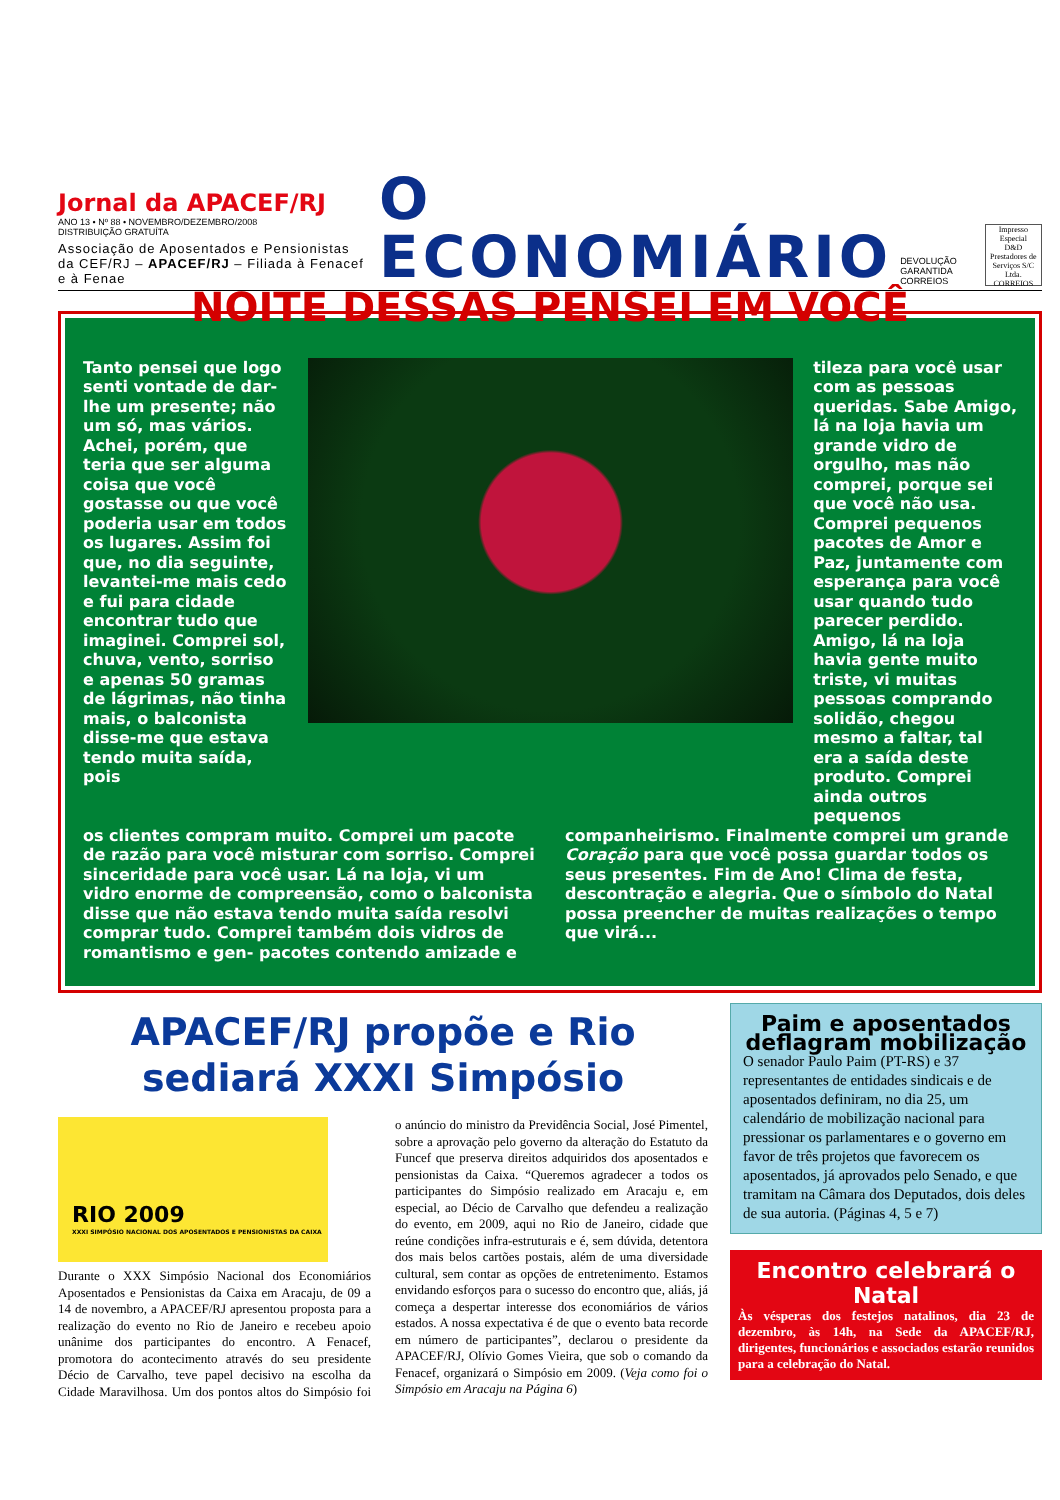Jornal da APACEF/RJ
ANO 13 • Nº 88 • NOVEMBRO/DEZEMBRO/2008
DISTRIBUIÇÃO GRATUÍTA
Associação de Aposentados e Pensionistas da CEF/RJ – APACEF/RJ – Filiada à Fenacef e à Fenae
O ECONOMIÁRIO
DEVOLUÇÃO GARANTIDA CORREIOS
Impresso Especial
D&D Prestadores de Serviços S/C Ltda.
CORREIOS
NOITE DESSAS PENSEI EM VOCÊ
Tanto pensei que logo senti vontade de dar-lhe um presente; não um só, mas vários. Achei, porém, que teria que ser alguma coisa que você gostasse ou que você poderia usar em todos os lugares. Assim foi que, no dia seguinte, levantei-me mais cedo e fui para cidade encontrar tudo que imaginei. Comprei sol, chuva, vento, sorriso e apenas 50 gramas de lágrimas, não tinha mais, o balconista disse-me que estava tendo muita saída, pois
tileza para você usar com as pessoas queridas. Sabe Amigo, lá na loja havia um grande vidro de orgulho, mas não comprei, porque sei que você não usa. Comprei pequenos pacotes de Amor e Paz, juntamente com esperança para você usar quando tudo parecer perdido. Amigo, lá na loja havia gente muito triste, vi muitas pessoas comprando solidão, chegou mesmo a faltar, tal era a saída deste produto. Comprei ainda outros pequenos
os clientes compram muito. Comprei um pacote de razão para você misturar com sorriso. Comprei sinceridade para você usar. Lá na loja, vi um vidro enorme de compreensão, como o balconista disse que não estava tendo muita saída resolvi comprar tudo. Comprei também dois vidros de romantismo e gen- pacotes contendo amizade e companheirismo. Finalmente comprei um grande Coração para que você possa guardar todos os seus presentes. Fim de Ano! Clima de festa, descontração e alegria. Que o símbolo do Natal possa preencher de muitas realizações o tempo que virá...
APACEF/RJ propõe e Rio sediará XXXI Simpósio
RIO 2009
XXXI SIMPÓSIO NACIONAL DOS APOSENTADOS E PENSIONISTAS DA CAIXA
Durante o XXX Simpósio Nacional dos Economiários Aposentados e Pensionistas da Caixa em Aracaju, de 09 a 14 de novembro, a APACEF/RJ apresentou proposta para a realização do evento no Rio de Janeiro e recebeu apoio unânime dos participantes do encontro. A Fenacef, promotora do acontecimento através do seu presidente Décio de Carvalho, teve papel decisivo na escolha da Cidade Maravilhosa. Um dos pontos altos do Simpósio foi o anúncio do ministro da Previdência Social, José Pimentel, sobre a aprovação pelo governo da alteração do Estatuto da Funcef que preserva direitos adquiridos dos aposentados e pensionistas da Caixa. “Queremos agradecer a todos os participantes do Simpósio realizado em Aracaju e, em especial, ao Décio de Carvalho que defendeu a realização do evento, em 2009, aqui no Rio de Janeiro, cidade que reúne condições infra-estruturais e é, sem dúvida, detentora dos mais belos cartões postais, além de uma diversidade cultural, sem contar as opções de entretenimento. Estamos envidando esforços para o sucesso do encontro que, aliás, já começa a despertar interesse dos economiários de vários estados. A nossa expectativa é de que o evento bata recorde em número de participantes”, declarou o presidente da APACEF/RJ, Olívio Gomes Vieira, que sob o comando da Fenacef, organizará o Simpósio em 2009. (Veja como foi o Simpósio em Aracaju na Página 6)
Paim e aposentados deflagram mobilização
O senador Paulo Paim (PT-RS) e 37 representantes de entidades sindicais e de aposentados definiram, no dia 25, um calendário de mobilização nacional para pressionar os parlamentares e o governo em favor de três projetos que favorecem os aposentados, já aprovados pelo Senado, e que tramitam na Câmara dos Deputados, dois deles de sua autoria. (Páginas 4, 5 e 7)
Encontro celebrará o Natal
Às vésperas dos festejos natalinos, dia 23 de dezembro, às 14h, na Sede da APACEF/RJ, dirigentes, funcionários e associados estarão reunidos para a celebração do Natal.